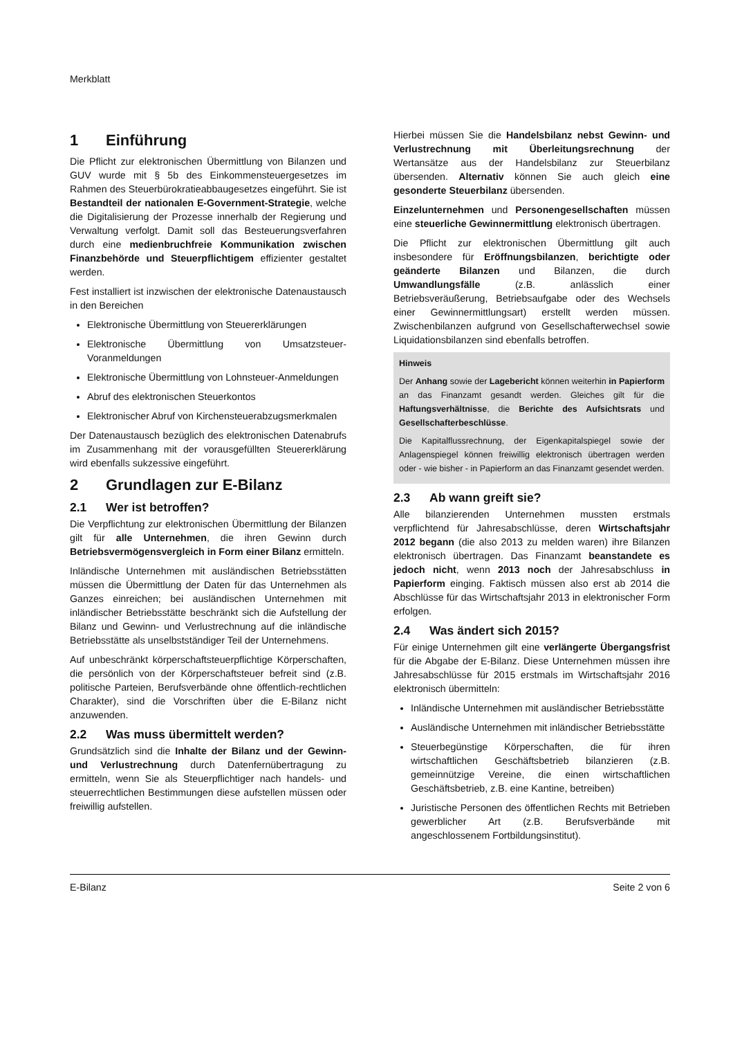Merkblatt
1 Einführung
Die Pflicht zur elektronischen Übermittlung von Bilanzen und GUV wurde mit § 5b des Einkommensteuergesetzes im Rahmen des Steuerbürokratieabbaugesetzes eingeführt. Sie ist Bestandteil der nationalen E-Government-Strategie, welche die Digitalisierung der Prozesse innerhalb der Regierung und Verwaltung verfolgt. Damit soll das Besteuerungsverfahren durch eine medienbruchfreie Kommunikation zwischen Finanzbehörde und Steuerpflichtigem effizienter gestaltet werden.
Fest installiert ist inzwischen der elektronische Datenaustausch in den Bereichen
Elektronische Übermittlung von Steuererklärungen
Elektronische Übermittlung von Umsatzsteuer-Voranmeldungen
Elektronische Übermittlung von Lohnsteuer-Anmeldungen
Abruf des elektronischen Steuerkontos
Elektronischer Abruf von Kirchensteuerabzugsmerkmalen
Der Datenaustausch bezüglich des elektronischen Datenabrufs im Zusammenhang mit der vorausgefüllten Steuererklärung wird ebenfalls sukzessive eingeführt.
2 Grundlagen zur E-Bilanz
2.1 Wer ist betroffen?
Die Verpflichtung zur elektronischen Übermittlung der Bilanzen gilt für alle Unternehmen, die ihren Gewinn durch Betriebsvermögensvergleich in Form einer Bilanz ermitteln.
Inländische Unternehmen mit ausländischen Betriebsstätten müssen die Übermittlung der Daten für das Unternehmen als Ganzes einreichen; bei ausländischen Unternehmen mit inländischer Betriebsstätte beschränkt sich die Aufstellung der Bilanz und Gewinn- und Verlustrechnung auf die inländische Betriebsstätte als unselbstständiger Teil der Unternehmens.
Auf unbeschränkt körperschaftsteuerpflichtige Körperschaften, die persönlich von der Körperschaftsteuer befreit sind (z.B. politische Parteien, Berufsverbände ohne öffentlich-rechtlichen Charakter), sind die Vorschriften über die E-Bilanz nicht anzuwenden.
2.2 Was muss übermittelt werden?
Grundsätzlich sind die Inhalte der Bilanz und der Gewinn- und Verlustrechnung durch Datenfernübertragung zu ermitteln, wenn Sie als Steuerpflichtiger nach handels- und steuerrechtlichen Bestimmungen diese aufstellen müssen oder freiwillig aufstellen.
Hierbei müssen Sie die Handelsbilanz nebst Gewinn- und Verlustrechnung mit Überleitungsrechnung der Wertansätze aus der Handelsbilanz zur Steuerbilanz übersenden. Alternativ können Sie auch gleich eine gesonderte Steuerbilanz übersenden.
Einzelunternehmen und Personengesellschaften müssen eine steuerliche Gewinnermittlung elektronisch übertragen.
Die Pflicht zur elektronischen Übermittlung gilt auch insbesondere für Eröffnungsbilanzen, berichtigte oder geänderte Bilanzen und Bilanzen, die durch Umwandlungsfälle (z.B. anlässlich einer Betriebsveräußerung, Betriebsaufgabe oder des Wechsels einer Gewinnermittlungsart) erstellt werden müssen. Zwischenbilanzen aufgrund von Gesellschafterwechsel sowie Liquidationsbilanzen sind ebenfalls betroffen.
Hinweis
Der Anhang sowie der Lagebericht können weiterhin in Papierform an das Finanzamt gesandt werden. Gleiches gilt für die Haftungsverhältnisse, die Berichte des Aufsichtsrats und Gesellschafterbeschlüsse.
Die Kapitalflussrechnung, der Eigenkapitalspiegel sowie der Anlagenspiegel können freiwillig elektronisch übertragen werden oder - wie bisher - in Papierform an das Finanzamt gesendet werden.
2.3 Ab wann greift sie?
Alle bilanzierenden Unternehmen mussten erstmals verpflichtend für Jahresabschlüsse, deren Wirtschaftsjahr 2012 begann (die also 2013 zu melden waren) ihre Bilanzen elektronisch übertragen. Das Finanzamt beanstandete es jedoch nicht, wenn 2013 noch der Jahresabschluss in Papierform einging. Faktisch müssen also erst ab 2014 die Abschlüsse für das Wirtschaftsjahr 2013 in elektronischer Form erfolgen.
2.4 Was ändert sich 2015?
Für einige Unternehmen gilt eine verlängerte Übergangsfrist für die Abgabe der E-Bilanz. Diese Unternehmen müssen ihre Jahresabschlüsse für 2015 erstmals im Wirtschaftsjahr 2016 elektronisch übermitteln:
Inländische Unternehmen mit ausländischer Betriebsstätte
Ausländische Unternehmen mit inländischer Betriebsstätte
Steuerbegünstige Körperschaften, die für ihren wirtschaftlichen Geschäftsbetrieb bilanzieren (z.B. gemeinnützige Vereine, die einen wirtschaftlichen Geschäftsbetrieb, z.B. eine Kantine, betreiben)
Juristische Personen des öffentlichen Rechts mit Betrieben gewerblicher Art (z.B. Berufsverbände mit angeschlossenem Fortbildungsinstitut).
E-Bilanz Seite 2 von 6